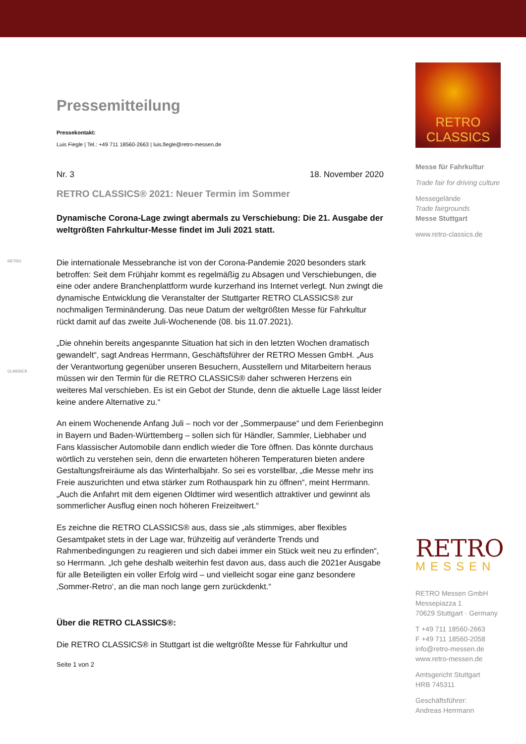RETRO
CLASSICS
Pressemitteilung
Pressekontakt:
Luis Fiegle | Tel.: +49 711 18560-2663 | luis.fiegle@retro-messen.de
Nr. 3 18. November 2020
RETRO CLASSICS® 2021: Neuer Termin im Sommer
Dynamische Corona-Lage zwingt abermals zu Verschiebung: Die 21. Ausgabe der weltgrößten Fahrkultur-Messe findet im Juli 2021 statt.
Die internationale Messebranche ist von der Corona-Pandemie 2020 besonders stark betroffen: Seit dem Frühjahr kommt es regelmäßig zu Absagen und Verschiebungen, die eine oder andere Branchenplattform wurde kurzerhand ins Internet verlegt. Nun zwingt die dynamische Entwicklung die Veranstalter der Stuttgarter RETRO CLASSICS® zur nochmaligen Terminänderung. Das neue Datum der weltgrößten Messe für Fahrkultur rückt damit auf das zweite Juli-Wochenende (08. bis 11.07.2021).
„Die ohnehin bereits angespannte Situation hat sich in den letzten Wochen dramatisch gewandelt“, sagt Andreas Herrmann, Geschäftsführer der RETRO Messen GmbH. „Aus der Verantwortung gegenüber unseren Besuchern, Ausstellern und Mitarbeitern heraus müssen wir den Termin für die RETRO CLASSICS® daher schweren Herzens ein weiteres Mal verschieben. Es ist ein Gebot der Stunde, denn die aktuelle Lage lässt leider keine andere Alternative zu.“
An einem Wochenende Anfang Juli – noch vor der „Sommerpause“ und dem Ferienbeginn in Bayern und Baden-Württemberg – sollen sich für Händler, Sammler, Liebhaber und Fans klassischer Automobile dann endlich wieder die Tore öffnen. Das könnte durchaus wörtlich zu verstehen sein, denn die erwarteten höheren Temperaturen bieten andere Gestaltungsfreiräume als das Winterhalbjahr. So sei es vorstellbar, „die Messe mehr ins Freie auszurichten und etwa stärker zum Rothauspark hin zu öffnen“, meint Herrmann. „Auch die Anfahrt mit dem eigenen Oldtimer wird wesentlich attraktiver und gewinnt als sommerlicher Ausflug einen noch höheren Freizeitwert.“
Es zeichne die RETRO CLASSICS® aus, dass sie „als stimmiges, aber flexibles Gesamtpaket stets in der Lage war, frühzeitig auf veränderte Trends und Rahmenbedingungen zu reagieren und sich dabei immer ein Stück weit neu zu erfinden“, so Herrmann. „Ich gehe deshalb weiterhin fest davon aus, dass auch die 2021er Ausgabe für alle Beteiligten ein voller Erfolg wird – und vielleicht sogar eine ganz besondere ‚Sommer-Retro‘, an die man noch lange gern zurückdenkt.“
Über die RETRO CLASSICS®:
Die RETRO CLASSICS® in Stuttgart ist die weltgrößte Messe für Fahrkultur und
Seite 1 von 2
RETRO
CLASSICS
Messe für Fahrkultur
Trade fair for driving culture
Messegelände
Trade fairgrounds
Messe Stuttgart
www.retro-classics.de
RETRO
MESSEN
RETRO Messen GmbH
Messepiazza 1
70629 Stuttgart · Germany
T +49 711 18560-2663
F +49 711 18560-2058
info@retro-messen.de
www.retro-messen.de
Amtsgericht Stuttgart
HRB 745311
Geschäftsführer:
Andreas Herrmann